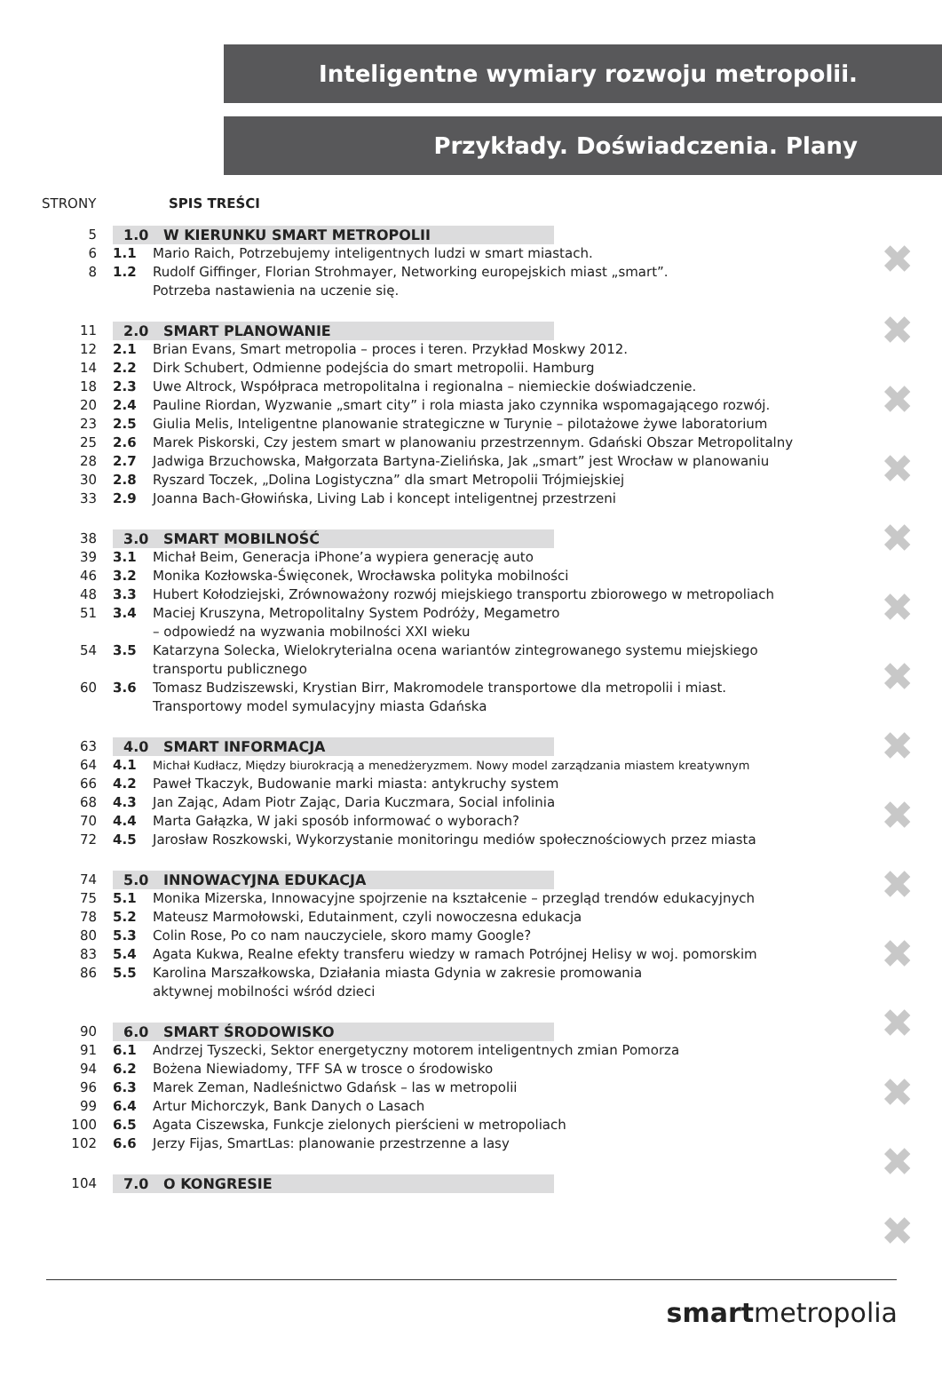Inteligentne wymiary rozwoju metropolii.
Przykłady. Doświadczenia. Plany
STRONY SPIS TREŚCI
5 1.0 W KIERUNKU SMART METROPOLII
6 1.1 Mario Raich, Potrzebujemy inteligentnych ludzi w smart miastach.
8 1.2 Rudolf Giffinger, Florian Strohmayer, Networking europejskich miast „smart”.
Potrzeba nastawienia na uczenie się.
11 2.0 SMART PLANOWANIE
12 2.1 Brian Evans, Smart metropolia – proces i teren. Przykład Moskwy 2012.
14 2.2 Dirk Schubert, Odmienne podejścia do smart metropolii. Hamburg
18 2.3 Uwe Altrock, Współpraca metropolitalna i regionalna – niemieckie doświadczenie.
20 2.4 Pauline Riordan, Wyzwanie „smart city” i rola miasta jako czynnika wspomagającego rozwój.
23 2.5 Giulia Melis, Inteligentne planowanie strategiczne w Turynie – pilotażowe żywe laboratorium
25 2.6 Marek Piskorski, Czy jestem smart w planowaniu przestrzennym. Gdański Obszar Metropolitalny
28 2.7 Jadwiga Brzuchowska, Małgorzata Bartyna-Zielińska, Jak „smart” jest Wrocław w planowaniu
30 2.8 Ryszard Toczek, „Dolina Logistyczna” dla smart Metropolii Trójmiejskiej
33 2.9 Joanna Bach-Głowińska, Living Lab i koncept inteligentnej przestrzeni
38 3.0 SMART MOBILNOŚĆ
39 3.1 Michał Beim, Generacja iPhone’a wypiera generację auto
46 3.2 Monika Kozłowska-Święconek, Wrocławska polityka mobilności
48 3.3 Hubert Kołodziejski, Zrównoważony rozwój miejskiego transportu zbiorowego w metropoliach
51 3.4 Maciej Kruszyna, Metropolitalny System Podróży, Megametro
– odpowiedź na wyzwania mobilności XXI wieku
54 3.5 Katarzyna Solecka, Wielokryterialna ocena wariantów zintegrowanego systemu miejskiego
transportu publicznego
60 3.6 Tomasz Budziszewski, Krystian Birr, Makromodele transportowe dla metropolii i miast.
Transportowy model symulacyjny miasta Gdańska
63 4.0 SMART INFORMACJA
64 4.1
Michał Kudłacz, Między biurokracją a menedżeryzmem. Nowy model zarządzania miastem kreatywnym
66 4.2 Paweł Tkaczyk, Budowanie marki miasta: antykruchy system
68 4.3 Jan Zając, Adam Piotr Zając, Daria Kuczmara, Social infolinia
70 4.4 Marta Gałązka, W jaki sposób informować o wyborach?
72 4.5 Jarosław Roszkowski, Wykorzystanie monitoringu mediów społecznościowych przez miasta
74 5.0 INNOWACYJNA EDUKACJA
75 5.1 Monika Mizerska, Innowacyjne spojrzenie na kształcenie – przegląd trendów edukacyjnych
78 5.2 Mateusz Marmołowski, Edutainment, czyli nowoczesna edukacja
80 5.3 Colin Rose, Po co nam nauczyciele, skoro mamy Google?
83 5.4 Agata Kukwa, Realne efekty transferu wiedzy w ramach Potrójnej Helisy w woj. pomorskim
86 5.5 Karolina Marszałkowska, Działania miasta Gdynia w zakresie promowania
aktywnej mobilności wśród dzieci
90 6.0 SMART ŚRODOWISKO
91 6.1 Andrzej Tyszecki, Sektor energetyczny motorem inteligentnych zmian Pomorza
94 6.2 Bożena Niewiadomy, TFF SA w trosce o środowisko
96 6.3 Marek Zeman, Nadleśnictwo Gdańsk – las w metropolii
99 6.4 Artur Michorczyk, Bank Danych o Lasach
100 6.5 Agata Ciszewska, Funkcje zielonych pierścieni w metropoliach
102 6.6 Jerzy Fijas, SmartLas: planowanie przestrzenne a lasy
104 7.0 O KONGRESIE
✖
✖
✖
✖
✖
✖
✖
✖
✖
✖
✖
✖
✖
✖
✖
smartmetropolia